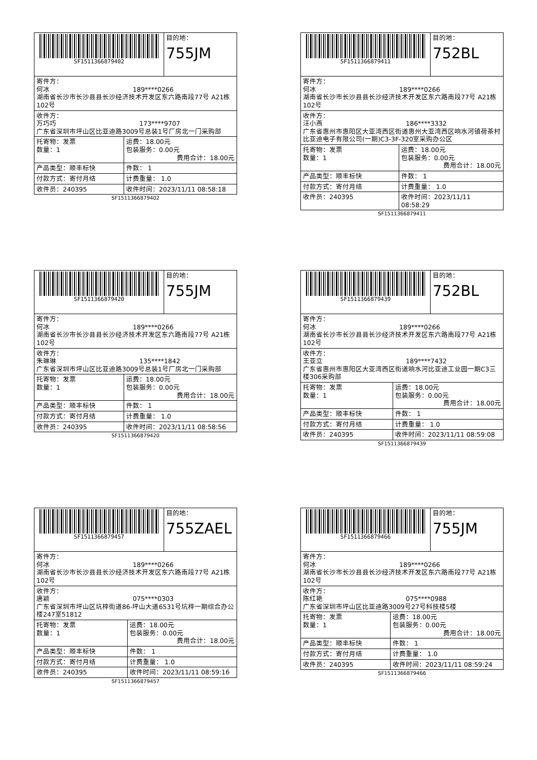| SF1511366879402 | | 目的地： 755JM |
| 寄件方： 何冰 189****0266 湖南省长沙市长沙县县长沙经济技术开发区东六路南段77号 A21栋102号 | | |
| 收件方： 万巧巧 173****9707 广东省深圳市坪山区比亚迪路3009号总装1号厂房北一门采购部 | | |
| 托寄物：发票 数量：1 | 运费：18.00元 包装服务：0.00元 费用合计：18.00元 | |
| 产品类型：顺丰标快 | 件数： 1 | |
| 付款方式：寄付月结 | 计费重量： 1.0 | |
| 收件员：240395 | 收件时间：2023/11/11 08:58:18 | |
SF1511366879402
| SF1511366879411 | | 目的地： 752BL |
| 寄件方： 何冰 189****0266 湖南省长沙市长沙县县长沙经济技术开发区东六路南段77号 A21栋102号 | | |
| 收件方： 汪小燕 186****3332 广东省惠州市惠阳区大亚湾西区街道惠州大亚湾西区响水河镇荷茶村比亚迪电子有限公司(一期)C3-3F-320室采购办公区 | | |
| 托寄物：发票 数量：1 | 运费：18.00元 包装服务：0.00元 费用合计：18.00元 | |
| 产品类型：顺丰标快 | 件数： 1 | |
| 付款方式：寄付月结 | 计费重量： 1.0 | |
| 收件员：240395 | 收件时间：2023/11/11 08:58:29 | |
SF1511366879411
| SF1511366879420 | | 目的地： 755JM |
| 寄件方： 何冰 189****0266 湖南省长沙市长沙县县长沙经济技术开发区东六路南段77号 A21栋102号 | | |
| 收件方： 朱琳琳 135****1842 广东省深圳市坪山区比亚迪路3009号总装1号厂房北一门采购部 | | |
| 托寄物：发票 数量：1 | 运费：18.00元 包装服务：0.00元 费用合计：18.00元 | |
| 产品类型：顺丰标快 | 件数： 1 | |
| 付款方式：寄付月结 | 计费重量： 1.0 | |
| 收件员：240395 | 收件时间：2023/11/11 08:58:56 | |
SF1511366879420
| SF1511366879439 | | 目的地： 752BL |
| 寄件方： 何冰 189****0266 湖南省长沙市长沙县县长沙经济技术开发区东六路南段77号 A21栋102号 | | |
| 收件方： 王亚立 189****7432 广东省惠州市惠阳区大亚湾西区街道响水河比亚迪工业园一期C3三楼306采购部 | | |
| 托寄物：发票 数量：1 | 运费：18.00元 包装服务：0.00元 费用合计：18.00元 | |
| 产品类型：顺丰标快 | 件数： 1 | |
| 付款方式：寄付月结 | 计费重量： 1.0 | |
| 收件员：240395 | 收件时间：2023/11/11 08:59:08 | |
SF1511366879439
| SF1511366879457 | | 目的地： 755ZAEL |
| 寄件方： 何冰 189****0266 湖南省长沙市长沙县县长沙经济技术开发区东六路南段77号 A21栋102号 | | |
| 收件方： 唐颖 075****0303 广东省深圳市坪山区坑梓街道86-坪山大道6531号坑梓一期综合办公楼247室51812 | | |
| 托寄物：发票 数量：1 | 运费：18.00元 包装服务：0.00元 费用合计：18.00元 | |
| 产品类型：顺丰标快 | 件数： 1 | |
| 付款方式：寄付月结 | 计费重量： 1.0 | |
| 收件员：240395 | 收件时间：2023/11/11 08:59:16 | |
SF1511366879457
| SF1511366879466 | | 目的地： 755JM |
| 寄件方： 何冰 189****0266 湖南省长沙市长沙县县长沙经济技术开发区东六路南段77号 A21栋102号 | | |
| 收件方： 陈红艳 075****0988 广东省深圳市坪山区比亚迪路3009号27号科技楼5楼 | | |
| 托寄物：发票 数量：1 | 运费：18.00元 包装服务：0.00元 费用合计：18.00元 | |
| 产品类型：顺丰标快 | 件数： 1 | |
| 付款方式：寄付月结 | 计费重量： 1.0 | |
| 收件员：240395 | 收件时间：2023/11/11 08:59:24 | |
SF1511366879466